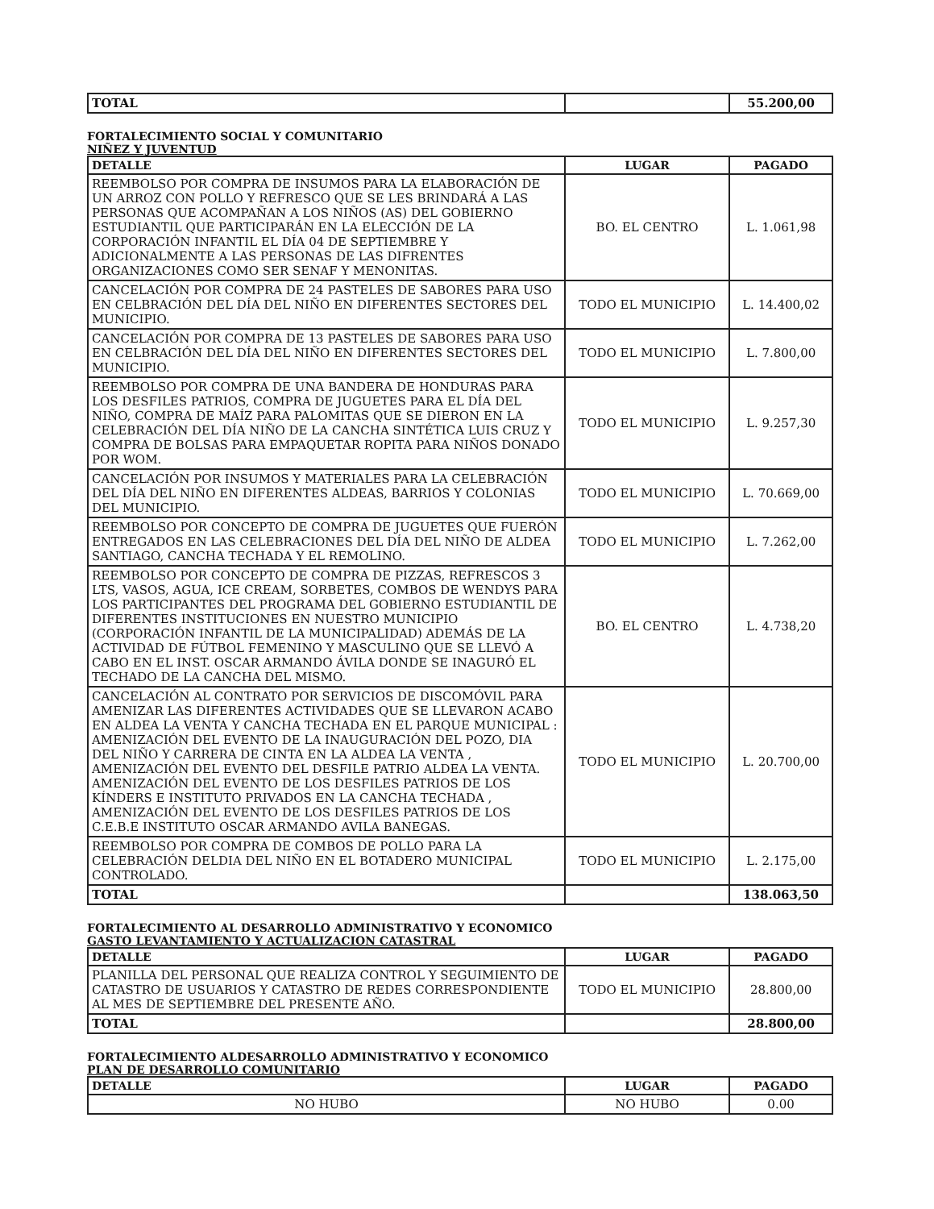| TOTAL | | 55.200,00 |
FORTALECIMIENTO SOCIAL Y COMUNITARIO
NIÑEZ Y JUVENTUD
| DETALLE | LUGAR | PAGADO |
| --- | --- | --- |
| REEMBOLSO POR COMPRA DE INSUMOS PARA LA ELABORACIÓN DE UN ARROZ CON POLLO Y REFRESCO QUE SE LES BRINDARÁ A LAS PERSONAS QUE ACOMPAÑAN A LOS NIÑOS (AS) DEL GOBIERNO ESTUDIANTIL QUE PARTICIPARÁN EN LA ELECCIÓN DE LA CORPORACIÓN INFANTIL EL DÍA 04 DE SEPTIEMBRE Y ADICIONALMENTE A LAS PERSONAS DE LAS DIFRENTES ORGANIZACIONES COMO SER SENAF Y MENONITAS. | BO. EL CENTRO | L. 1.061,98 |
| CANCELACIÓN POR COMPRA DE 24 PASTELES DE SABORES PARA USO EN CELBRACIÓN DEL DÍA DEL NIÑO EN DIFERENTES SECTORES DEL MUNICIPIO. | TODO EL MUNICIPIO | L. 14.400,02 |
| CANCELACIÓN POR COMPRA DE 13 PASTELES DE SABORES PARA USO EN CELBRACIÓN DEL DÍA DEL NIÑO EN DIFERENTES SECTORES DEL MUNICIPIO. | TODO EL MUNICIPIO | L. 7.800,00 |
| REEMBOLSO POR COMPRA DE UNA BANDERA DE HONDURAS PARA LOS DESFILES PATRIOS, COMPRA DE JUGUETES PARA EL DÍA DEL NIÑO, COMPRA DE MAÍZ PARA PALOMITAS QUE SE DIERON EN LA CELEBRACIÓN DEL DÍA NIÑO DE LA CANCHA SINTÉTICA LUIS CRUZ Y COMPRA DE BOLSAS PARA EMPAQUETAR ROPITA PARA NIÑOS DONADO POR WOM. | TODO EL MUNICIPIO | L. 9.257,30 |
| CANCELACIÓN POR INSUMOS Y MATERIALES PARA LA CELEBRACIÓN DEL DÍA DEL NIÑO EN DIFERENTES ALDEAS, BARRIOS Y COLONIAS DEL MUNICIPIO. | TODO EL MUNICIPIO | L. 70.669,00 |
| REEMBOLSO POR CONCEPTO DE COMPRA DE JUGUETES QUE FUERÓN ENTREGADOS EN LAS CELEBRACIONES DEL DÍA DEL NIÑO DE ALDEA SANTIAGO, CANCHA TECHADA Y EL REMOLINO. | TODO EL MUNICIPIO | L. 7.262,00 |
| REEMBOLSO POR CONCEPTO DE COMPRA DE PIZZAS, REFRESCOS 3 LTS, VASOS, AGUA, ICE CREAM, SORBETES, COMBOS DE WENDYS PARA LOS PARTICIPANTES DEL PROGRAMA DEL GOBIERNO ESTUDIANTIL DE DIFERENTES INSTITUCIONES EN NUESTRO MUNICIPIO (CORPORACIÓN INFANTIL DE LA MUNICIPALIDAD) ADEMÁS DE LA ACTIVIDAD DE FÚTBOL FEMENINO Y MASCULINO QUE SE LLEVÓ A CABO EN EL INST. OSCAR ARMANDO ÁVILA DONDE SE INAGURÓ EL TECHADO DE LA CANCHA DEL MISMO. | BO. EL CENTRO | L. 4.738,20 |
| CANCELACIÓN AL CONTRATO POR SERVICIOS DE DISCOMÓVIL PARA AMENIZAR LAS DIFERENTES ACTIVIDADES QUE SE LLEVARON ACABO EN ALDEA LA VENTA Y CANCHA TECHADA EN EL PARQUE MUNICIPAL : AMENIZACIÓN DEL EVENTO DE LA INAUGURACIÓN DEL POZO, DIA DEL NIÑO Y CARRERA DE CINTA EN LA ALDEA LA VENTA , AMENIZACIÓN DEL EVENTO DEL DESFILE PATRIO ALDEA LA VENTA. AMENIZACIÓN DEL EVENTO DE LOS DESFILES PATRIOS DE LOS KÍNDERS E INSTITUTO PRIVADOS EN LA CANCHA TECHADA , AMENIZACIÓN DEL EVENTO DE LOS DESFILES PATRIOS DE LOS C.E.B.E INSTITUTO OSCAR ARMANDO AVILA BANEGAS. | TODO EL MUNICIPIO | L. 20.700,00 |
| REEMBOLSO POR COMPRA DE COMBOS DE POLLO PARA LA CELEBRACIÓN DELDIA DEL NIÑO EN EL BOTADERO MUNICIPAL CONTROLADO. | TODO EL MUNICIPIO | L. 2.175,00 |
| TOTAL | | 138.063,50 |
FORTALECIMIENTO AL DESARROLLO ADMINISTRATIVO Y ECONOMICO
GASTO LEVANTAMIENTO Y ACTUALIZACION CATASTRAL
| DETALLE | LUGAR | PAGADO |
| --- | --- | --- |
| PLANILLA DEL PERSONAL QUE REALIZA CONTROL Y SEGUIMIENTO DE CATASTRO DE USUARIOS Y CATASTRO DE REDES CORRESPONDIENTE AL MES DE SEPTIEMBRE DEL PRESENTE AÑO. | TODO EL MUNICIPIO | 28.800,00 |
| TOTAL | | 28.800,00 |
FORTALECIMIENTO ALDESARROLLO ADMINISTRATIVO Y ECONOMICO
PLAN DE DESARROLLO COMUNITARIO
| DETALLE | LUGAR | PAGADO |
| --- | --- | --- |
| NO HUBO | NO HUBO | 0.00 |